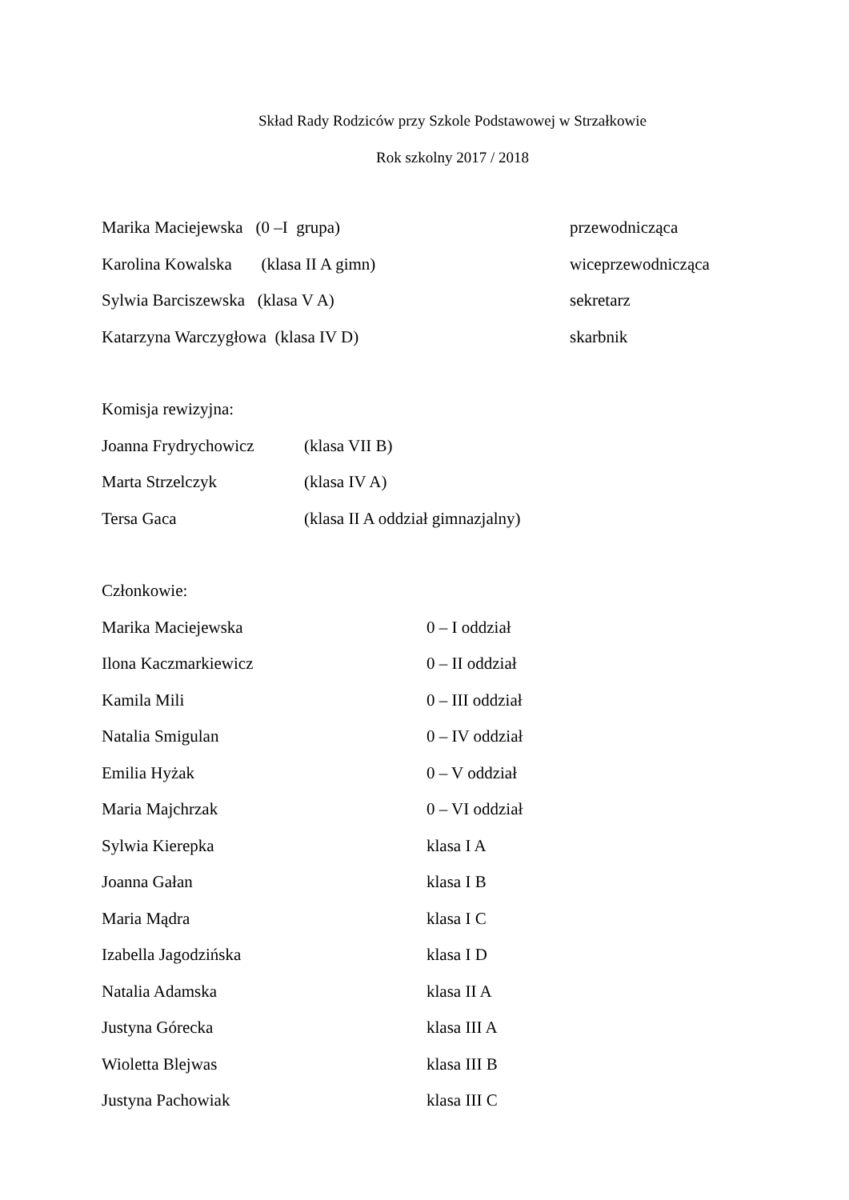Skład Rady Rodziców przy Szkole Podstawowej w Strzałkowie
Rok szkolny 2017 / 2018
Marika Maciejewska (0 –I grupa) przewodnicząca
Karolina Kowalska (klasa II A gimn) wiceprzewodnicząca
Sylwia Barciszewska (klasa V A) sekretarz
Katarzyna Warczygłowa (klasa IV D) skarbnik
Komisja rewizyjna:
Joanna Frydrychowicz (klasa VII B)
Marta Strzelczyk (klasa IV A)
Tersa Gaca (klasa II A oddział gimnazjalny)
Członkowie:
Marika Maciejewska 0 – I oddział
Ilona Kaczmarkiewicz 0 – II oddział
Kamila Mili 0 – III oddział
Natalia Smigulan 0 – IV oddział
Emilia Hyżak 0 – V oddział
Maria Majchrzak 0 – VI oddział
Sylwia Kierepka klasa I A
Joanna Gałan klasa I B
Maria Mądra klasa I C
Izabella Jagodzińska klasa I D
Natalia Adamska klasa II A
Justyna Górecka klasa III A
Wioletta Blejwas klasa III B
Justyna Pachowiak klasa III C